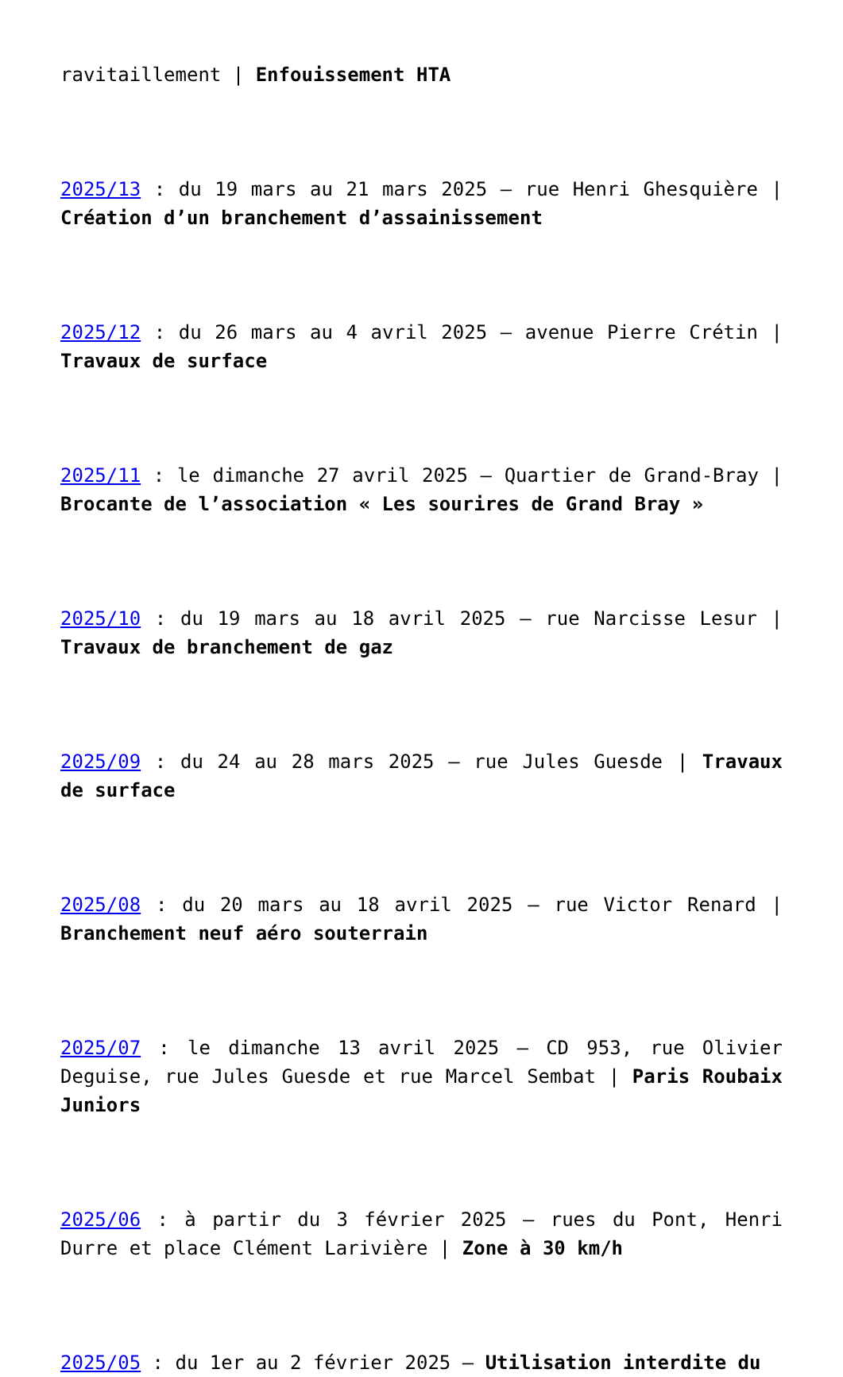ravitaillement | Enfouissement HTA
2025/13 : du 19 mars au 21 mars 2025 – rue Henri Ghesquière | Création d’un branchement d’assainissement
2025/12 : du 26 mars au 4 avril 2025 – avenue Pierre Crétin | Travaux de surface
2025/11 : le dimanche 27 avril 2025 – Quartier de Grand-Bray | Brocante de l’association « Les sourires de Grand Bray »
2025/10 : du 19 mars au 18 avril 2025 – rue Narcisse Lesur | Travaux de branchement de gaz
2025/09 : du 24 au 28 mars 2025 – rue Jules Guesde | Travaux de surface
2025/08 : du 20 mars au 18 avril 2025 – rue Victor Renard | Branchement neuf aéro souterrain
2025/07 : le dimanche 13 avril 2025 – CD 953, rue Olivier Deguise, rue Jules Guesde et rue Marcel Sembat | Paris Roubaix Juniors
2025/06 : à partir du 3 février 2025 – rues du Pont, Henri Durre et place Clément Larivière | Zone à 30 km/h
2025/05 : du 1er au 2 février 2025 – Utilisation interdite du